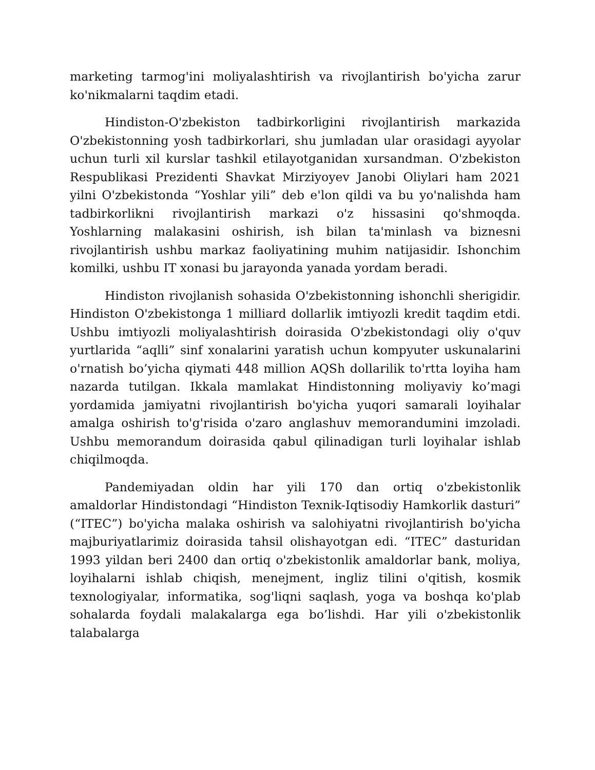marketing tarmog'ini moliyalashtirish va rivojlantirish bo'yicha zarur ko'nikmalarni taqdim etadi.
Hindiston-O'zbekiston tadbirkorligini rivojlantirish markazida O'zbekistonning yosh tadbirkorlari, shu jumladan ular orasidagi ayyolar uchun turli xil kurslar tashkil etilayotganidan xursandman. O'zbekiston Respublikasi Prezidenti Shavkat Mirziyoyev Janobi Oliylari ham 2021 yilni O'zbekistonda “Yoshlar yili” deb e'lon qildi va bu yo'nalishda ham tadbirkorlikni rivojlantirish markazi o'z hissasini qo'shmoqda. Yoshlarning malakasini oshirish, ish bilan ta'minlash va biznesni rivojlantirish ushbu markaz faoliyatining muhim natijasidir. Ishonchim komilki, ushbu IT xonasi bu jarayonda yanada yordam beradi.
Hindiston rivojlanish sohasida O'zbekistonning ishonchli sherigidir. Hindiston O'zbekistonga 1 milliard dollarlik imtiyozli kredit taqdim etdi. Ushbu imtiyozli moliyalashtirish doirasida O'zbekistondagi oliy o'quv yurtlarida “aqlli” sinf xonalarini yaratish uchun kompyuter uskunalarini o'rnatish bo’yicha qiymati 448 million AQSh dollarilik to'rtta loyiha ham nazarda tutilgan. Ikkala mamlakat Hindistonning moliyaviy ko’magi yordamida jamiyatni rivojlantirish bo'yicha yuqori samarali loyihalar amalga oshirish to'g'risida o'zaro anglashuv memorandumini imzoladi. Ushbu memorandum doirasida qabul qilinadigan turli loyihalar ishlab chiqilmoqda.
Pandemiyadan oldin har yili 170 dan ortiq o'zbekistonlik amaldorlar Hindistondagi “Hindiston Texnik-Iqtisodiy Hamkorlik dasturi” (“ITEC”) bo'yicha malaka oshirish va salohiyatni rivojlantirish bo'yicha majburiyatlarimiz doirasida tahsil olishayotgan edi. “ITEC” dasturidan 1993 yildan beri 2400 dan ortiq o'zbekistonlik amaldorlar bank, moliya, loyihalarni ishlab chiqish, menejment, ingliz tilini o'qitish, kosmik texnologiyalar, informatika, sog'liqni saqlash, yoga va boshqa ko'plab sohalarda foydali malakalarga ega bo’lishdi. Har yili o'zbekistonlik talabalarga